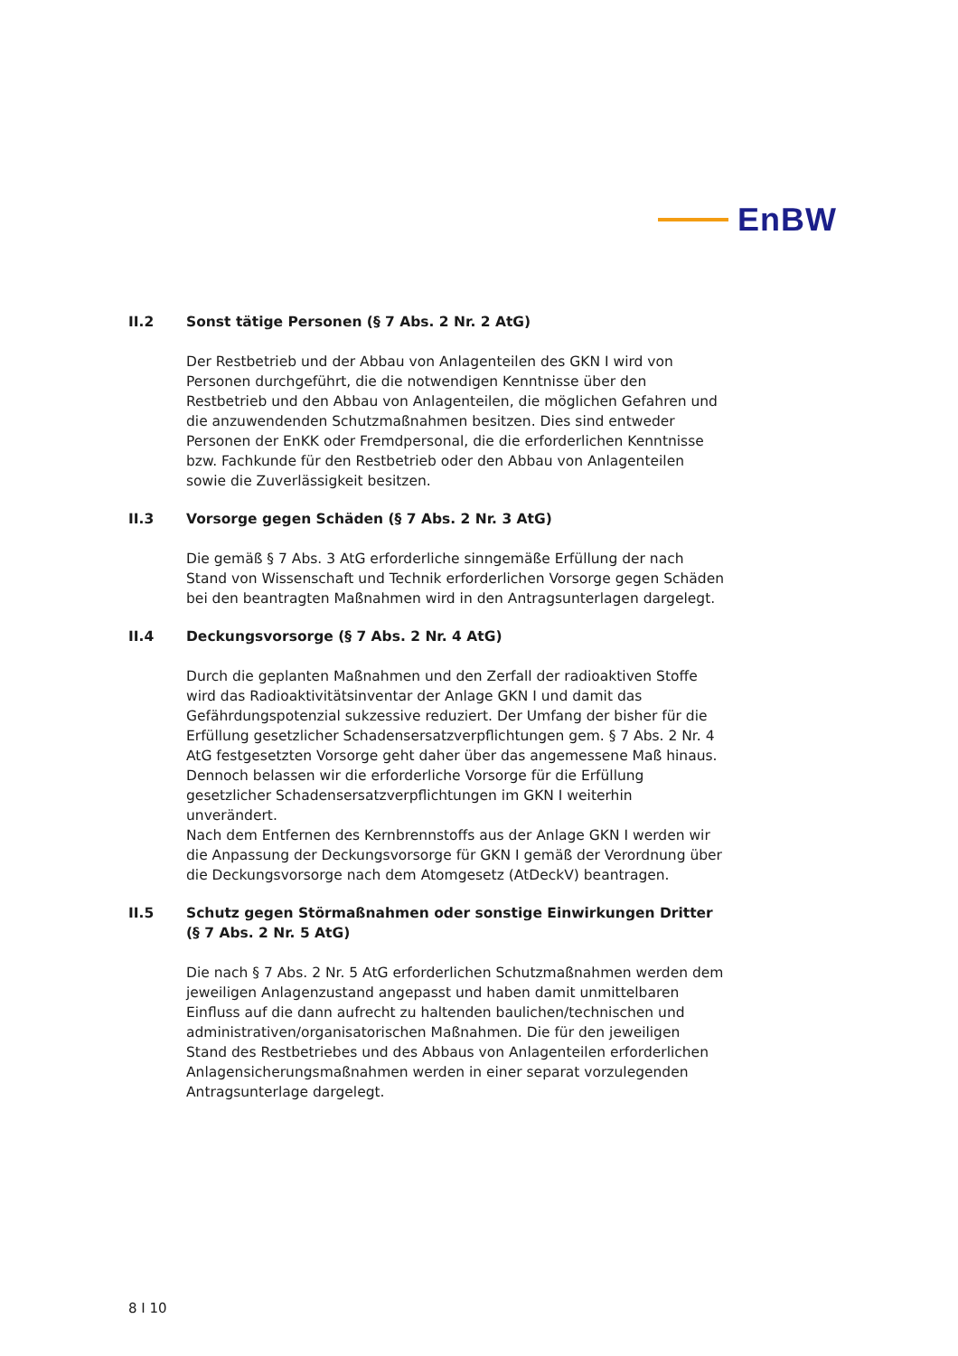EnBW
II.2 Sonst tätige Personen (§ 7 Abs. 2 Nr. 2 AtG)
Der Restbetrieb und der Abbau von Anlagenteilen des GKN I wird von Personen durchgeführt, die die notwendigen Kenntnisse über den Restbetrieb und den Abbau von Anlagenteilen, die möglichen Gefahren und die anzuwendenden Schutzmaßnahmen besitzen. Dies sind entweder Personen der EnKK oder Fremdpersonal, die die erforderlichen Kenntnisse bzw. Fachkunde für den Restbetrieb oder den Abbau von Anlagenteilen sowie die Zuverlässigkeit besitzen.
II.3 Vorsorge gegen Schäden (§ 7 Abs. 2 Nr. 3 AtG)
Die gemäß § 7 Abs. 3 AtG erforderliche sinngemäße Erfüllung der nach Stand von Wissenschaft und Technik erforderlichen Vorsorge gegen Schäden bei den beantragten Maßnahmen wird in den Antragsunterlagen dargelegt.
II.4 Deckungsvorsorge (§ 7 Abs. 2 Nr. 4 AtG)
Durch die geplanten Maßnahmen und den Zerfall der radioaktiven Stoffe wird das Radioaktivitätsinventar der Anlage GKN I und damit das Gefährdungspotenzial sukzessive reduziert. Der Umfang der bisher für die Erfüllung gesetzlicher Schadensersatzverpflichtungen gem. § 7 Abs. 2 Nr. 4 AtG festgesetzten Vorsorge geht daher über das angemessene Maß hinaus. Dennoch belassen wir die erforderliche Vorsorge für die Erfüllung gesetzlicher Schadensersatzverpflichtungen im GKN I weiterhin unverändert.
Nach dem Entfernen des Kernbrennstoffs aus der Anlage GKN I werden wir die Anpassung der Deckungsvorsorge für GKN I gemäß der Verordnung über die Deckungsvorsorge nach dem Atomgesetz (AtDeckV) beantragen.
II.5 Schutz gegen Störmaßnahmen oder sonstige Einwirkungen Dritter (§ 7 Abs. 2 Nr. 5 AtG)
Die nach § 7 Abs. 2 Nr. 5 AtG erforderlichen Schutzmaßnahmen werden dem jeweiligen Anlagenzustand angepasst und haben damit unmittelbaren Einfluss auf die dann aufrecht zu haltenden baulichen/technischen und administrativen/organisatorischen Maßnahmen. Die für den jeweiligen Stand des Restbetriebes und des Abbaus von Anlagenteilen erforderlichen Anlagensicherungsmaßnahmen werden in einer separat vorzulegenden Antragsunterlage dargelegt.
8 I 10